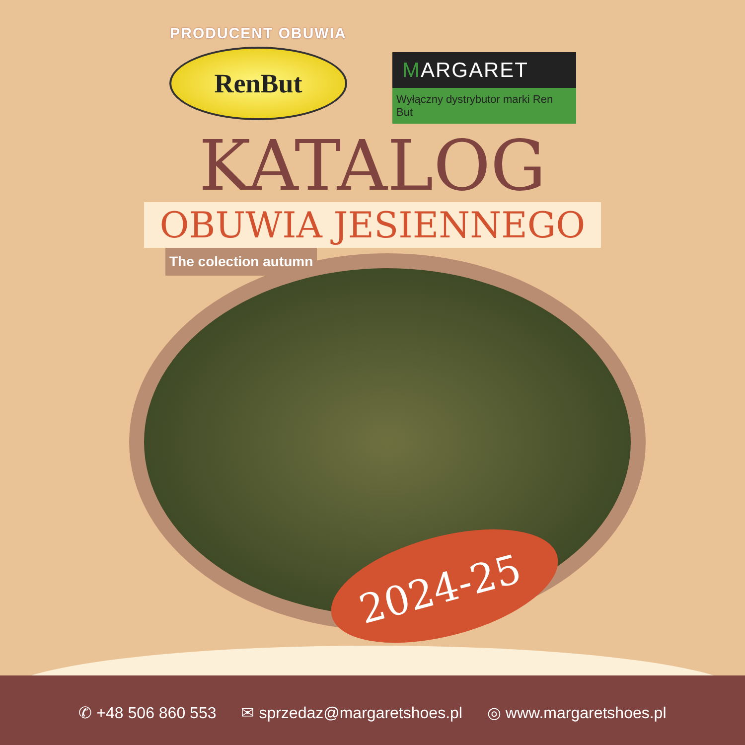PRODUCENT OBUWIA
RenBut
MARGARET
Wyłączny dystrybutor marki Ren But
KATALOG
OBUWIA JESIENNEGO
The colection autumn
2024-25
✆ +48 506 860 553 ✉ sprzedaz@margaretshoes.pl ◎ www.margaretshoes.pl